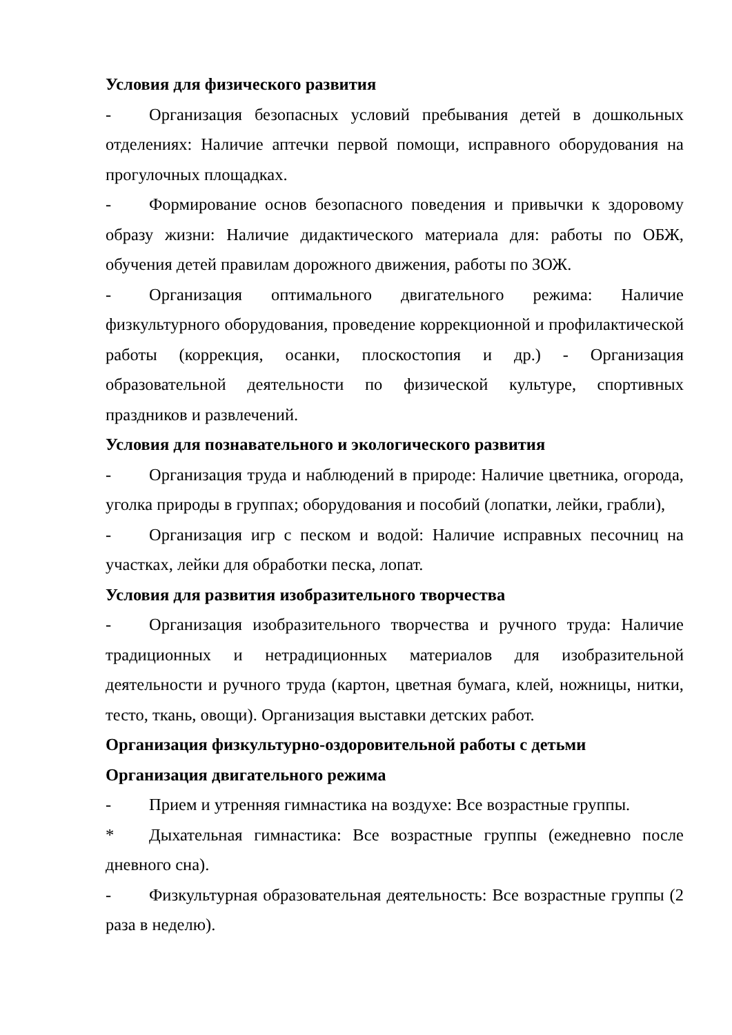Условия для физического развития
- Организация безопасных условий пребывания детей в дошкольных отделениях: Наличие аптечки первой помощи, исправного оборудования на прогулочных площадках.
- Формирование основ безопасного поведения и привычки к здоровому образу жизни: Наличие дидактического материала для: работы по ОБЖ, обучения детей правилам дорожного движения, работы по ЗОЖ.
- Организация оптимального двигательного режима: Наличие физкультурного оборудования, проведение коррекционной и профилактической работы (коррекция, осанки, плоскостопия и др.) - Организация образовательной деятельности по физической культуре, спортивных праздников и развлечений.
Условия для познавательного и экологического развития
- Организация труда и наблюдений в природе: Наличие цветника, огорода, уголка природы в группах; оборудования и пособий (лопатки, лейки, грабли),
- Организация игр с песком и водой: Наличие исправных песочниц на участках, лейки для обработки песка, лопат.
Условия для развития изобразительного творчества
- Организация изобразительного творчества и ручного труда: Наличие традиционных и нетрадиционных материалов для изобразительной деятельности и ручного труда (картон, цветная бумага, клей, ножницы, нитки, тесто, ткань, овощи). Организация выставки детских работ.
Организация физкультурно-оздоровительной работы с детьми
Организация двигательного режима
- Прием и утренняя гимнастика на воздухе: Все возрастные группы.
* Дыхательная гимнастика: Все возрастные группы (ежедневно после дневного сна).
- Физкультурная образовательная деятельность: Все возрастные группы (2 раза в неделю).